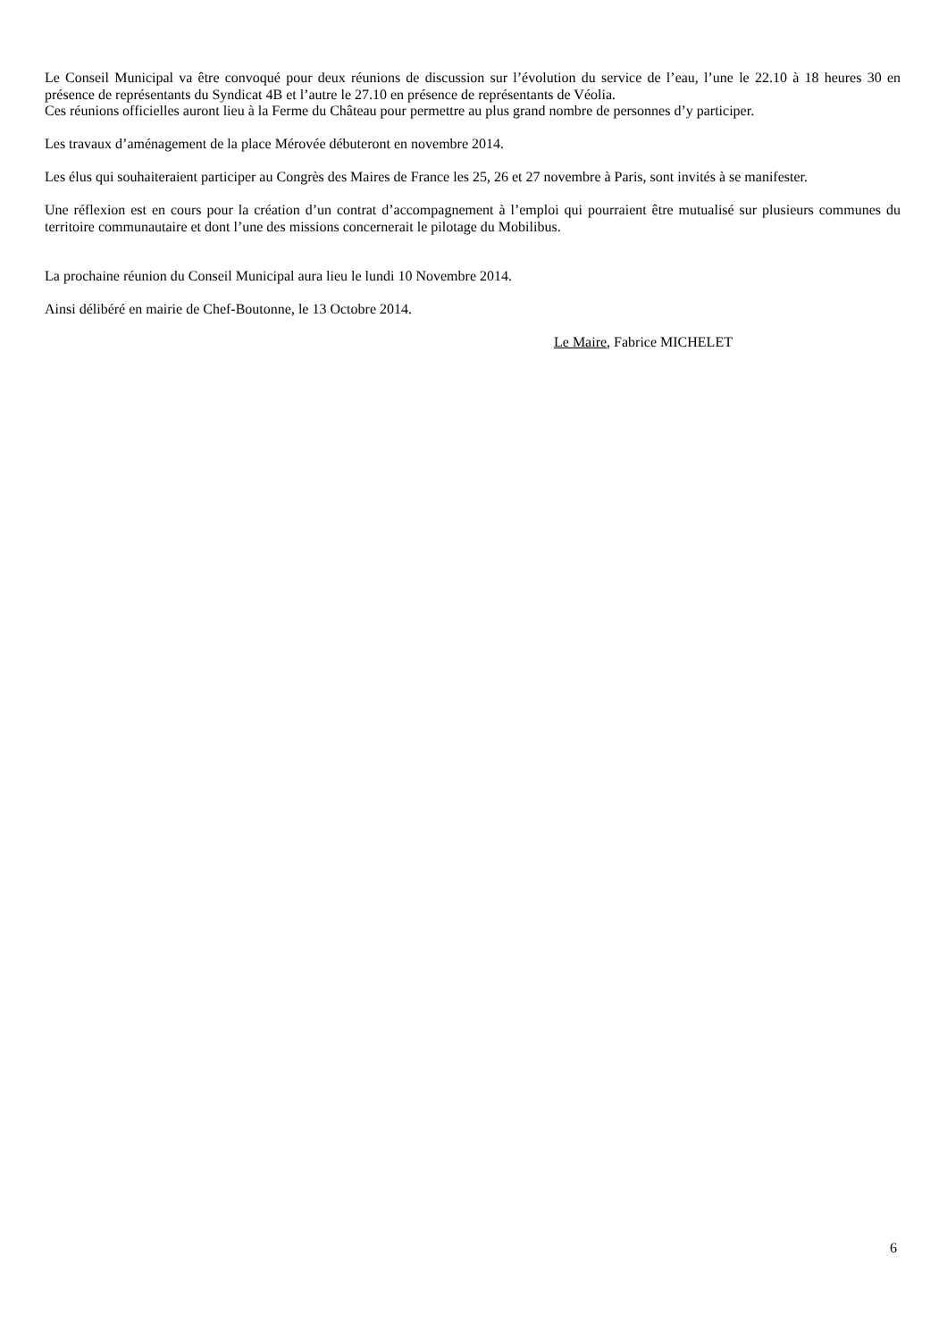Le Conseil Municipal va être convoqué pour deux réunions de discussion sur l’évolution du service de l’eau, l’une le 22.10 à 18 heures 30 en présence de représentants du Syndicat 4B et l’autre le 27.10 en présence de représentants de Véolia.
Ces réunions officielles auront lieu à la Ferme du Château pour permettre au plus grand nombre de personnes d’y participer.
Les travaux d’aménagement de la place Mérovée débuteront en novembre 2014.
Les élus qui souhaiteraient participer au Congrès des Maires de France les 25, 26 et 27 novembre à Paris, sont invités à se manifester.
Une réflexion est en cours pour la création d’un contrat d’accompagnement à l’emploi qui pourraient être mutualisé sur plusieurs communes du territoire communautaire et dont l’une des missions concernerait le pilotage du Mobilibus.
La prochaine réunion du Conseil Municipal aura lieu le lundi 10 Novembre 2014.
Ainsi délibéré en mairie de Chef-Boutonne, le 13 Octobre 2014.
Le Maire, Fabrice MICHELET
6